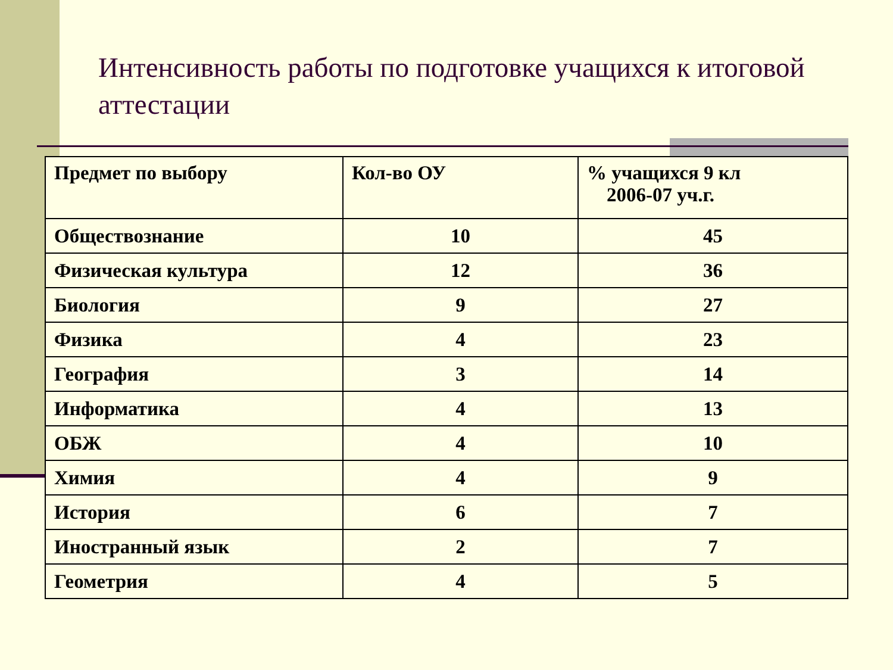Интенсивность работы по подготовке учащихся к итоговой аттестации
| Предмет по выбору | Кол-во ОУ | % учащихся 9 кл 2006-07 уч.г. |
| --- | --- | --- |
| Обществознание | 10 | 45 |
| Физическая культура | 12 | 36 |
| Биология | 9 | 27 |
| Физика | 4 | 23 |
| География | 3 | 14 |
| Информатика | 4 | 13 |
| ОБЖ | 4 | 10 |
| Химия | 4 | 9 |
| История | 6 | 7 |
| Иностранный язык | 2 | 7 |
| Геометрия | 4 | 5 |